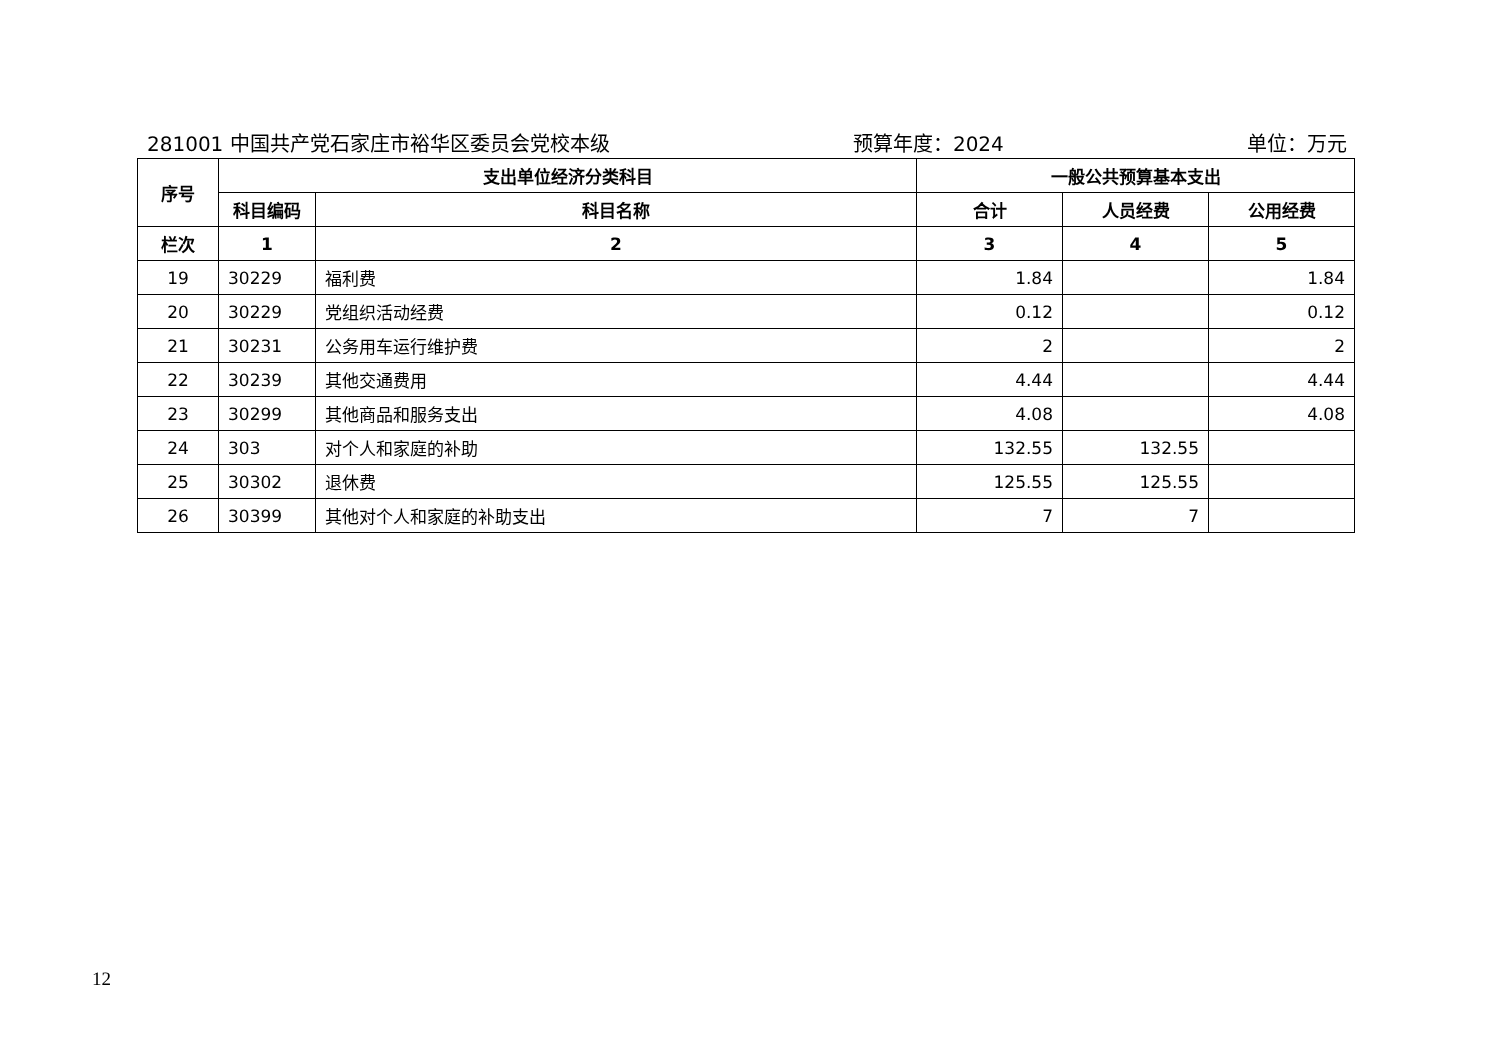281001 中国共产党石家庄市裕华区委员会党校本级 预算年度：2024 单位：万元
| 序号 | 支出单位经济分类科目 | | 一般公共预算基本支出 | | |
| --- | --- | --- | --- | --- | --- |
| | 科目编码 | 科目名称 | 合计 | 人员经费 | 公用经费 |
| 栏次 | 1 | 2 | 3 | 4 | 5 |
| 19 | 30229 | 福利费 | 1.84 | | 1.84 |
| 20 | 30229 | 党组织活动经费 | 0.12 | | 0.12 |
| 21 | 30231 | 公务用车运行维护费 | 2 | | 2 |
| 22 | 30239 | 其他交通费用 | 4.44 | | 4.44 |
| 23 | 30299 | 其他商品和服务支出 | 4.08 | | 4.08 |
| 24 | 303 | 对个人和家庭的补助 | 132.55 | 132.55 | |
| 25 | 30302 | 退休费 | 125.55 | 125.55 | |
| 26 | 30399 | 其他对个人和家庭的补助支出 | 7 | 7 | |
12